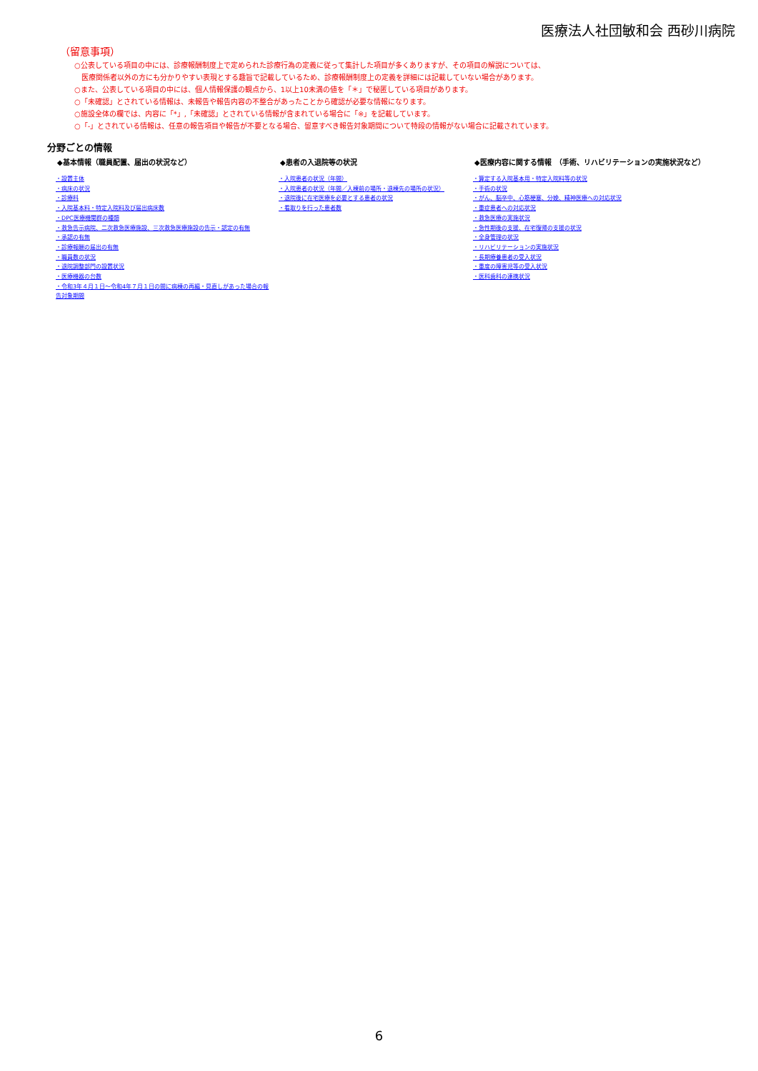医療法人社団敏和会 西砂川病院
（留意事項）
○公表している項目の中には、診療報酬制度上で定められた診療行為の定義に従って集計した項目が多くありますが、その項目の解説については、
　医療関係者以外の方にも分かりやすい表現とする趣旨で記載しているため、診療報酬制度上の定義を詳細には記載していない場合があります。
○また、公表している項目の中には、個人情報保護の観点から、1以上10未満の値を「＊」で秘匿している項目があります。
○「未確認」とされている情報は、未報告や報告内容の不整合があったことから確認が必要な情報になります。
○施設全体の欄では、内容に「*」,「未確認」とされている情報が含まれている場合に「※」を記載しています。
○「-」とされている情報は、任意の報告項目や報告が不要となる場合、留意すべき報告対象期間について特段の情報がない場合に記載されています。
分野ごとの情報
◆基本情報（職員配置、届出の状況など）
・設置主体
・病床の状況
・診療科
・入院基本料・特定入院料及び届出病床数
・DPC医療機関群の種類
・救急告示病院、二次救急医療施設、三次救急医療施設の告示・認定の有無
・承認の有無
・診療報酬の届出の有無
・職員数の状況
・退院調整部門の設置状況
・医療機器の台数
・令和3年４月１日～令和4年７月１日の間に病棟の再編・見直しがあった場合の報告対象期間
◆患者の入退院等の状況
・入院患者の状況（年間）
・入院患者の状況（年間／入棟前の場所・退棟先の場所の状況）
・退院後に在宅医療を必要とする患者の状況
・看取りを行った患者数
◆医療内容に関する情報　（手術、リハビリテーションの実施状況など）
・算定する入院基本用・特定入院料等の状況
・手術の状況
・がん、脳卒中、心筋梗塞、分娩、精神医療への対応状況
・重症患者への対応状況
・救急医療の実施状況
・急性期後の支援、在宅復帰の支援の状況
・全身管理の状況
・リハビリテーションの実施状況
・長期療養患者の受入状況
・重度の障害児等の受入状況
・医科歯科の連携状況
6